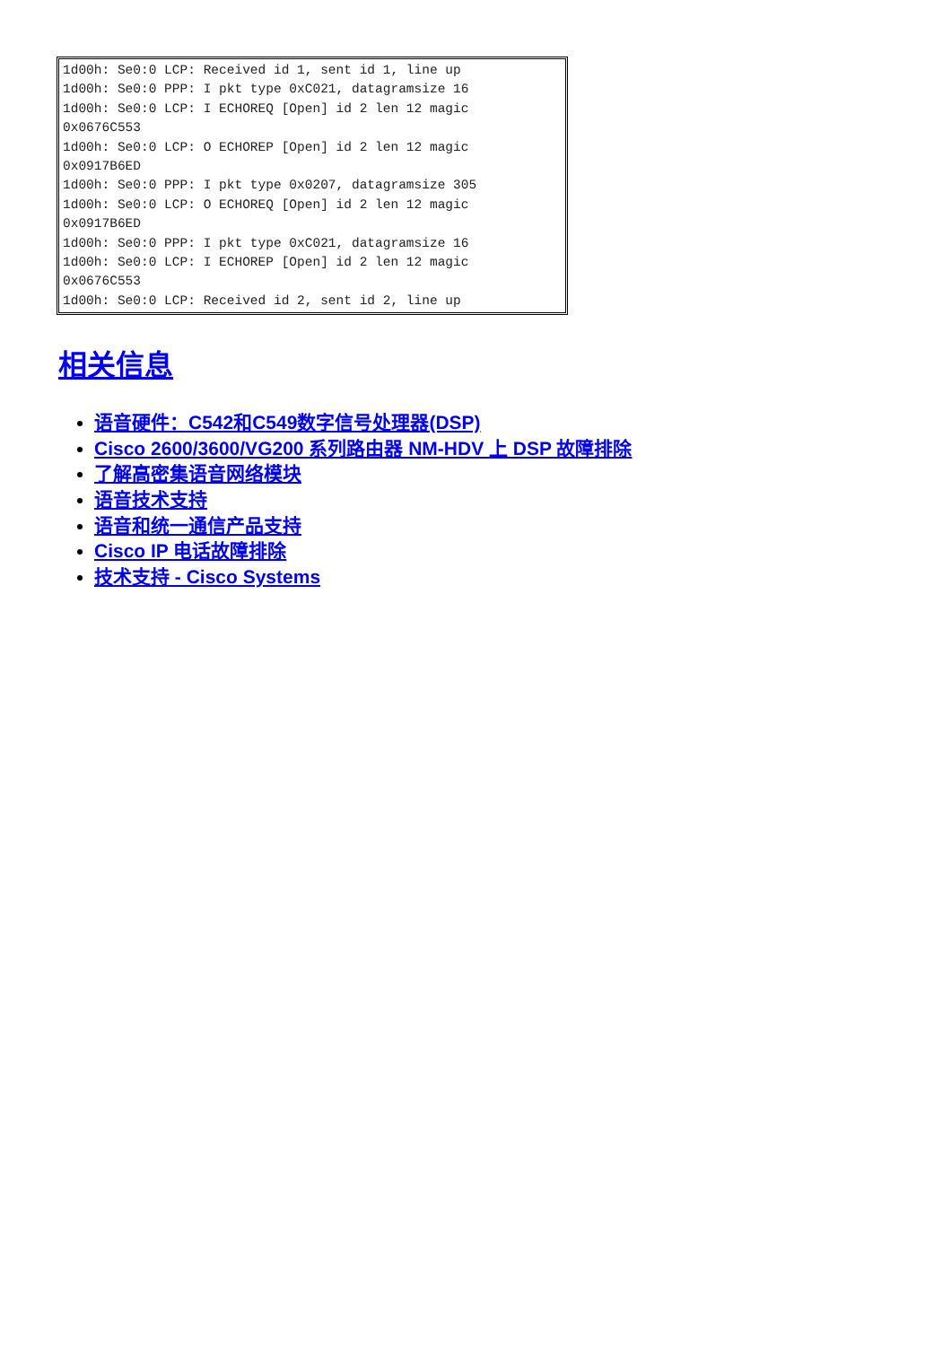1d00h: Se0:0 LCP: Received id 1, sent id 1, line up
1d00h: Se0:0 PPP: I pkt type 0xC021, datagramsize 16
1d00h: Se0:0 LCP: I ECHOREQ [Open] id 2 len 12 magic
0x0676C553
1d00h: Se0:0 LCP: O ECHOREP [Open] id 2 len 12 magic
0x0917B6ED
1d00h: Se0:0 PPP: I pkt type 0x0207, datagramsize 305
1d00h: Se0:0 LCP: O ECHOREQ [Open] id 2 len 12 magic
0x0917B6ED
1d00h: Se0:0 PPP: I pkt type 0xC021, datagramsize 16
1d00h: Se0:0 LCP: I ECHOREP [Open] id 2 len 12 magic
0x0676C553
1d00h: Se0:0 LCP: Received id 2, sent id 2, line up
相关信息
语音硬件：C542和C549数字信号处理器(DSP)
Cisco 2600/3600/VG200 系列路由器 NM-HDV 上 DSP 故障排除
了解高密集语音网络模块
语音技术支持
语音和统一通信产品支持
Cisco IP 电话故障排除
技术支持 - Cisco Systems